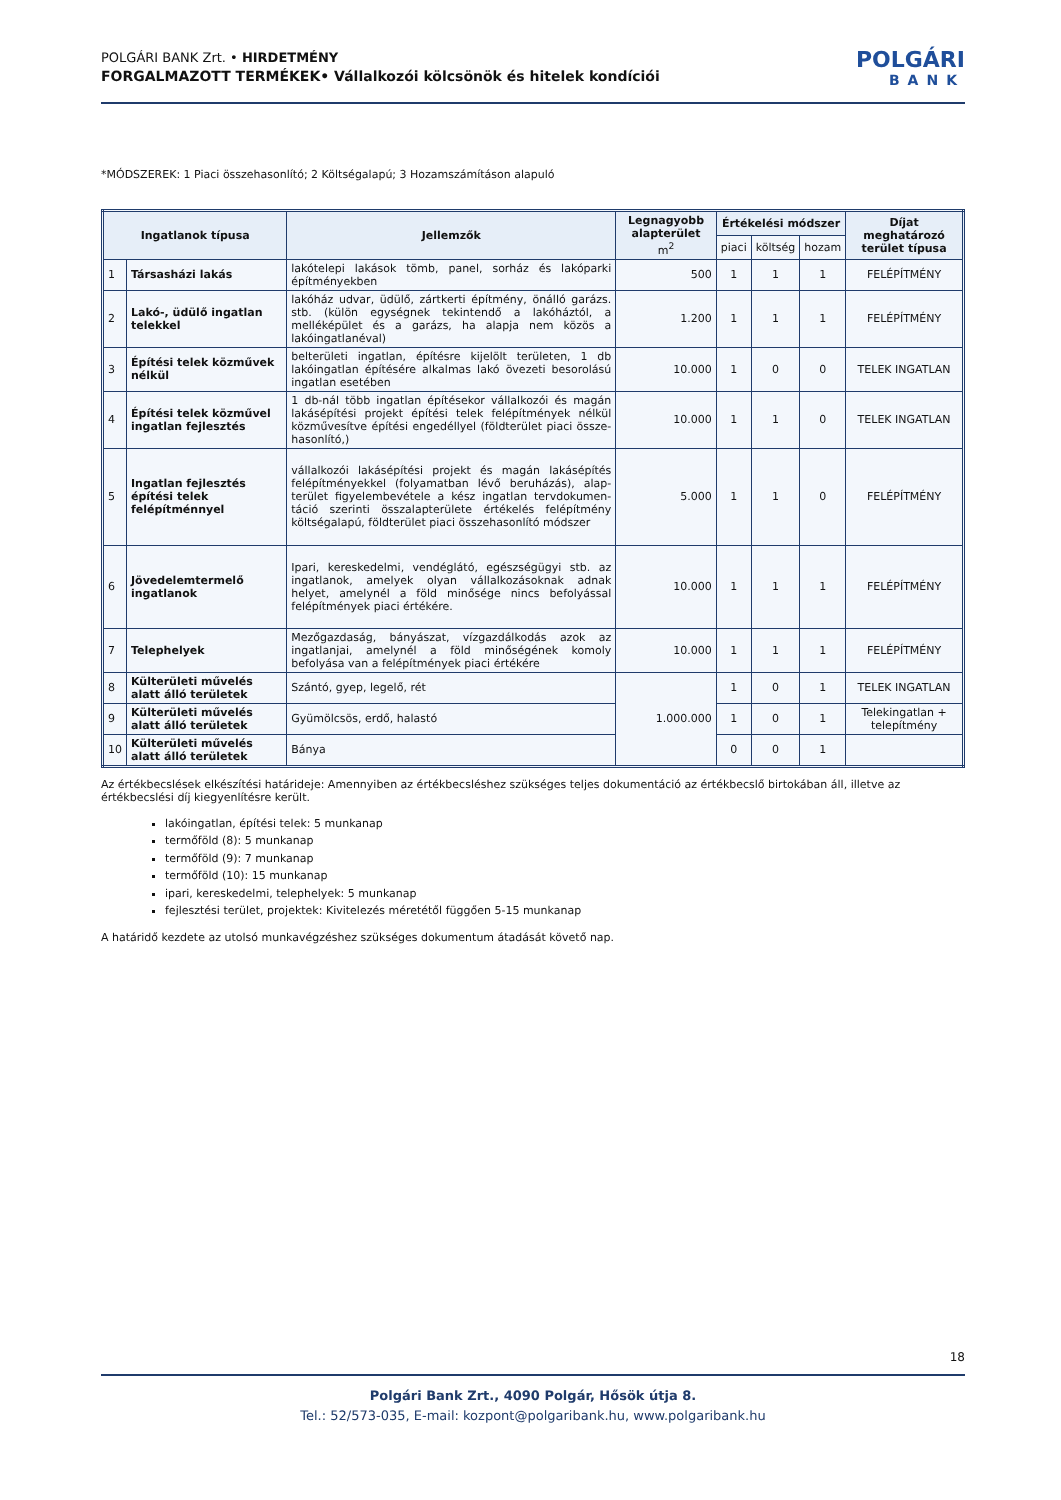POLGÁRI BANK Zrt. • HIRDETMÉNY
FORGALMAZOTT TERMÉKEK• Vállalkozói kölcsönök és hitelek kondíciói
POLGÁRI
BANK
*MÓDSZEREK: 1 Piaci összehasonlító; 2 Költségalapú; 3 Hozamszámításon alapuló
| Ingatlanok típusa | | Jellemzők | Legnagyobb alapterület m<sup>2</sup> | Értékelési módszer | | | Díjat meghatározó terület típusa |
| --- | --- | --- | --- | --- | --- | --- | --- |
| | | | | piaci | költség | hozam | |
| 1 | Társasházi lakás | lakótelepi lakások tömb, panel, sorház és lakóparki építményekben | 500 | 1 | 1 | 1 | FELÉPÍTMÉNY |
| 2 | Lakó-, üdülő ingatlan telekkel | lakóház udvar, üdülő, zártkerti építmény, önálló garázs. stb. (külön egységnek tekintendő a lakóháztól, a melléképület és a garázs, ha alapja nem közös a lakóingatlanéval) | 1.200 | 1 | 1 | 1 | FELÉPÍTMÉNY |
| 3 | Építési telek közművek nélkül | belterületi ingatlan, építésre kijelölt területen, 1 db lakóingatlan építésére alkalmas lakó övezeti besorolású ingatlan esetében | 10.000 | 1 | 0 | 0 | TELEK INGATLAN |
| 4 | Építési telek közművel ingatlan fejlesztés | 1 db-nál több ingatlan építésekor vállalkozói és magán lakásépítési projekt építési telek felépítmények nélkül közművesítve építési engedéllyel (földterület piaci össze-hasonlító,) | 10.000 | 1 | 1 | 0 | TELEK INGATLAN |
| 5 | Ingatlan fejlesztés építési telek felépítménnyel | vállalkozói lakásépítési projekt és magán lakásépítés felépítményekkel (folyamatban lévő beruházás), alap-terület figyelembevétele a kész ingatlan tervdokumen-táció szerinti összalapterülete értékelés felépítmény költségalapú, földterület piaci összehasonlító módszer | 5.000 | 1 | 1 | 0 | FELÉPÍTMÉNY |
| 6 | Jövedelemtermelő ingatlanok | Ipari, kereskedelmi, vendéglátó, egészségügyi stb. az ingatlanok, amelyek olyan vállalkozásoknak adnak helyet, amelynél a föld minősége nincs befolyással felépítmények piaci értékére. | 10.000 | 1 | 1 | 1 | FELÉPÍTMÉNY |
| 7 | Telephelyek | Mezőgazdaság, bányászat, vízgazdálkodás azok az ingatlanjai, amelynél a föld minőségének komoly befolyása van a felépítmények piaci értékére | 10.000 | 1 | 1 | 1 | FELÉPÍTMÉNY |
| 8 | Külterületi művelés alatt álló területek | Szántó, gyep, legelő, rét | 1.000.000 | 1 | 0 | 1 | TELEK INGATLAN |
| 9 | Külterületi művelés alatt álló területek | Gyümölcsös, erdő, halastó | | 1 | 0 | 1 | Telekingatlan + telepítmény |
| 10 | Külterületi művelés alatt álló területek | Bánya | | 0 | 0 | 1 | |
Az értékbecslések elkészítési határideje: Amennyiben az értékbecsléshez szükséges teljes dokumentáció az értékbecslő birtokában áll, illetve az értékbecslési díj kiegyenlítésre került.
lakóingatlan, építési telek: 5 munkanap
termőföld (8): 5 munkanap
termőföld (9): 7 munkanap
termőföld (10): 15 munkanap
ipari, kereskedelmi, telephelyek: 5 munkanap
fejlesztési terület, projektek: Kivitelezés méretétől függően 5-15 munkanap
A határidő kezdete az utolsó munkavégzéshez szükséges dokumentum átadását követő nap.
18
Polgári Bank Zrt., 4090 Polgár, Hősök útja 8.
Tel.: 52/573-035, E-mail: kozpont@polgaribank.hu, www.polgaribank.hu